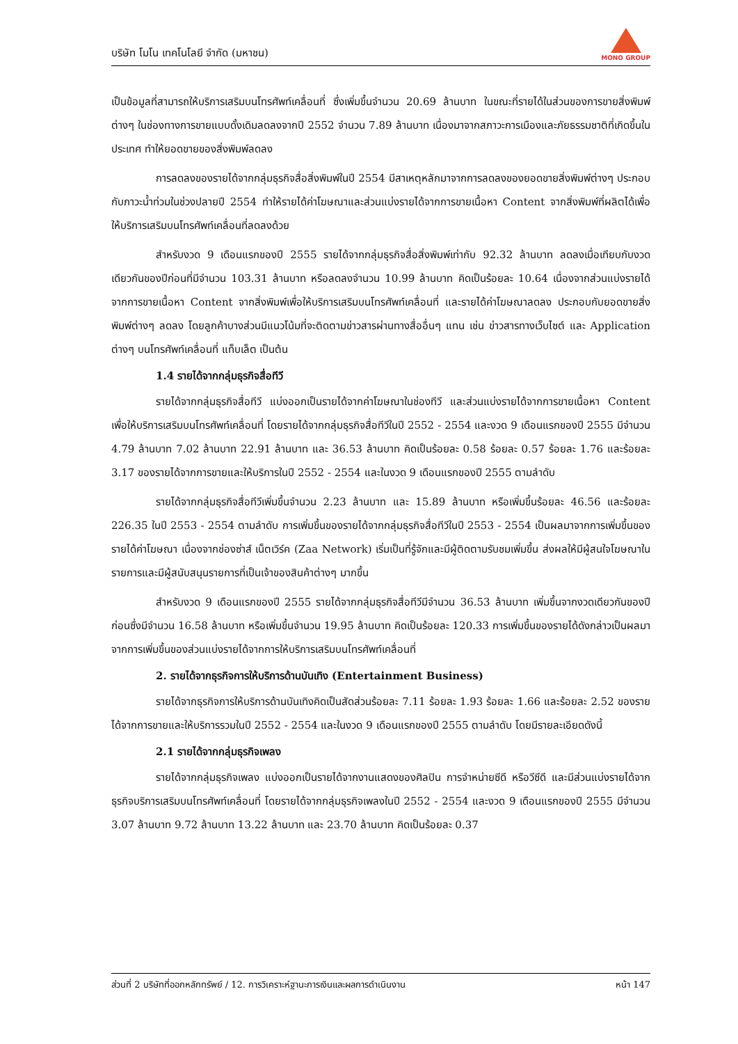บริษัท โมโน เทคโนโลยี จำกัด (มหาชน)
MONO GROUP
เป็นข้อมูลที่สามารถให้บริการเสริมบนโทรศัพท์เคลื่อนที่ ซึ่งเพิ่มขึ้นจำนวน 20.69 ล้านบาท ในขณะที่รายได้ในส่วนของการขายสิ่งพิมพ์ต่างๆ ในช่องทางการขายแบบดั้งเดิมลดลงจากปี 2552 จำนวน 7.89 ล้านบาท เนื่องมาจากสภาวะการเมืองและภัยธรรมชาติที่เกิดขึ้นในประเทศ ทำให้ยอดขายของสิ่งพิมพ์ลดลง
การลดลงของรายได้จากกลุ่มธุรกิจสื่อสิ่งพิมพ์ในปี 2554 มีสาเหตุหลักมาจากการลดลงของยอดขายสิ่งพิมพ์ต่างๆ ประกอบกับภาวะน้ำท่วมในช่วงปลายปี 2554 ทำให้รายได้ค่าโฆษณาและส่วนแบ่งรายได้จากการขายเนื้อหา Content จากสิ่งพิมพ์ที่ผลิตได้เพื่อให้บริการเสริมบนโทรศัพท์เคลื่อนที่ลดลงด้วย
สำหรับงวด 9 เดือนแรกของปี 2555 รายได้จากกลุ่มธุรกิจสื่อสิ่งพิมพ์เท่ากับ 92.32 ล้านบาท ลดลงเมื่อเทียบกับงวดเดียวกันของปีก่อนที่มีจำนวน 103.31 ล้านบาท หรือลดลงจำนวน 10.99 ล้านบาท คิดเป็นร้อยละ 10.64 เนื่องจากส่วนแบ่งรายได้จากการขายเนื้อหา Content จากสิ่งพิมพ์เพื่อให้บริการเสริมบนโทรศัพท์เคลื่อนที่ และรายได้ค่าโฆษณาลดลง ประกอบกับยอดขายสิ่งพิมพ์ต่างๆ ลดลง โดยลูกค้าบางส่วนมีแนวโน้มที่จะติดตามข่าวสารผ่านทางสื่ออื่นๆ แทน เช่น ข่าวสารทางเว็บไซต์ และ Application ต่างๆ บนโทรศัพท์เคลื่อนที่ แท็บเล็ต เป็นต้น
1.4 รายได้จากกลุ่มธุรกิจสื่อทีวี
รายได้จากกลุ่มธุรกิจสื่อทีวี แบ่งออกเป็นรายได้จากค่าโฆษณาในช่องทีวี และส่วนแบ่งรายได้จากการขายเนื้อหา Content เพื่อให้บริการเสริมบนโทรศัพท์เคลื่อนที่ โดยรายได้จากกลุ่มธุรกิจสื่อทีวีในปี 2552 - 2554 และงวด 9 เดือนแรกของปี 2555 มีจำนวน 4.79 ล้านบาท 7.02 ล้านบาท 22.91 ล้านบาท และ 36.53 ล้านบาท คิดเป็นร้อยละ 0.58 ร้อยละ 0.57 ร้อยละ 1.76 และร้อยละ 3.17 ของรายได้จากการขายและให้บริการในปี 2552 - 2554 และในงวด 9 เดือนแรกของปี 2555 ตามลำดับ
รายได้จากกลุ่มธุรกิจสื่อทีวีเพิ่มขึ้นจำนวน 2.23 ล้านบาท และ 15.89 ล้านบาท หรือเพิ่มขึ้นร้อยละ 46.56 และร้อยละ 226.35 ในปี 2553 - 2554 ตามลำดับ การเพิ่มขึ้นของรายได้จากกลุ่มธุรกิจสื่อทีวีในปี 2553 - 2554 เป็นผลมาจากการเพิ่มขึ้นของรายได้ค่าโฆษณา เนื่องจากช่องซ่าส์ เน็ตเวิร์ค (Zaa Network) เริ่มเป็นที่รู้จักและมีผู้ติดตามรับชมเพิ่มขึ้น ส่งผลให้มีผู้สนใจโฆษณาในรายการและมีผู้สนับสนุนรายการที่เป็นเจ้าของสินค้าต่างๆ มากขึ้น
สำหรับงวด 9 เดือนแรกของปี 2555 รายได้จากกลุ่มธุรกิจสื่อทีวีมีจำนวน 36.53 ล้านบาท เพิ่มขึ้นจากงวดเดียวกันของปีก่อนซึ่งมีจำนวน 16.58 ล้านบาท หรือเพิ่มขึ้นจำนวน 19.95 ล้านบาท คิดเป็นร้อยละ 120.33 การเพิ่มขึ้นของรายได้ดังกล่าวเป็นผลมาจากการเพิ่มขึ้นของส่วนแบ่งรายได้จากการให้บริการเสริมบนโทรศัพท์เคลื่อนที่
2. รายได้จากธุรกิจการให้บริการด้านบันเทิง (Entertainment Business)
รายได้จากธุรกิจการให้บริการด้านบันเทิงคิดเป็นสัดส่วนร้อยละ 7.11 ร้อยละ 1.93 ร้อยละ 1.66 และร้อยละ 2.52 ของรายได้จากการขายและให้บริการรวมในปี 2552 - 2554 และในงวด 9 เดือนแรกของปี 2555 ตามลำดับ โดยมีรายละเอียดดังนี้
2.1 รายได้จากกลุ่มธุรกิจเพลง
รายได้จากกลุ่มธุรกิจเพลง แบ่งออกเป็นรายได้จากงานแสดงของศิลปิน การจำหน่ายซีดี หรือวีซีดี และมีส่วนแบ่งรายได้จากธุรกิจบริการเสริมบนโทรศัพท์เคลื่อนที่ โดยรายได้จากกลุ่มธุรกิจเพลงในปี 2552 - 2554 และงวด 9 เดือนแรกของปี 2555 มีจำนวน 3.07 ล้านบาท 9.72 ล้านบาท 13.22 ล้านบาท และ 23.70 ล้านบาท คิดเป็นร้อยละ 0.37
ส่วนที่ 2 บริษัทที่ออกหลักทรัพย์ / 12. การวิเคราะห์ฐานะการเงินและผลการดำเนินงาน หน้า 147